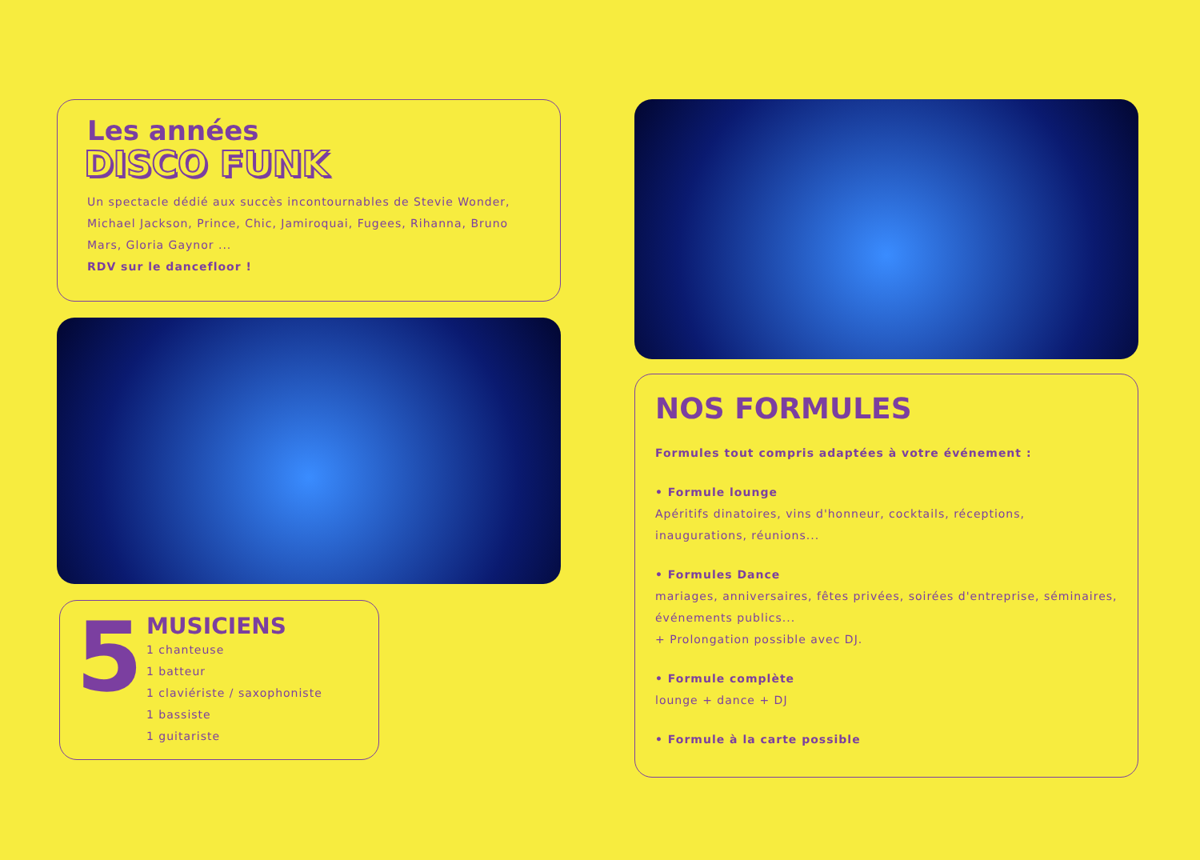Les années
DISCO FUNK
Un spectacle dédié aux succès incontournables de Stevie Wonder, Michael Jackson, Prince, Chic, Jamiroquai, Fugees, Rihanna, Bruno Mars, Gloria Gaynor ...
RDV sur le dancefloor !
5
MUSICIENS
1 chanteuse
1 batteur
1 claviériste / saxophoniste
1 bassiste
1 guitariste
NOS FORMULES
Formules tout compris adaptées à votre événement :
• Formule lounge
Apéritifs dinatoires, vins d'honneur, cocktails, réceptions, inaugurations, réunions...
• Formules Dance
mariages, anniversaires, fêtes privées, soirées d'entreprise, séminaires, événements publics...
+ Prolongation possible avec DJ.
• Formule complète
lounge + dance + DJ
• Formule à la carte possible